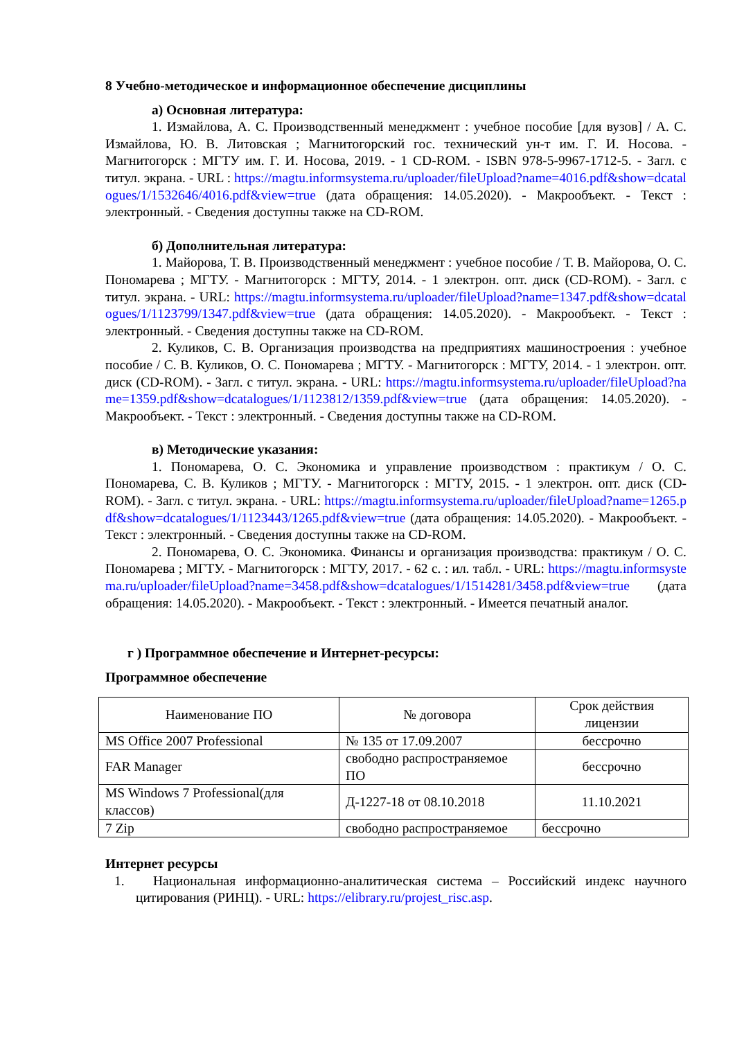8 Учебно-методическое и информационное обеспечение дисциплины
а) Основная литература:
1. Измайлова, А. С. Производственный менеджмент : учебное пособие [для вузов] / А. С. Измайлова, Ю. В. Литовская ; Магнитогорский гос. технический ун-т им. Г. И. Носова. - Магнитогорск : МГТУ им. Г. И. Носова, 2019. - 1 CD-ROM. - ISBN 978-5-9967-1712-5. - Загл. с титул. экрана. - URL : https://magtu.informsystema.ru/uploader/fileUpload?name=4016.pdf&show=dcatalogues/1/1532646/4016.pdf&view=true (дата обращения: 14.05.2020). - Макрообъект. - Текст : электронный. - Сведения доступны также на CD-ROM.
б) Дополнительная литература:
1. Майорова, Т. В. Производственный менеджмент : учебное пособие / Т. В. Майорова, О. С. Пономарева ; МГТУ. - Магнитогорск : МГТУ, 2014. - 1 электрон. опт. диск (CD-ROM). - Загл. с титул. экрана. - URL: https://magtu.informsystema.ru/uploader/fileUpload?name=1347.pdf&show=dcatalogues/1/1123799/1347.pdf&view=true (дата обращения: 14.05.2020). - Макрообъект. - Текст : электронный. - Сведения доступны также на CD-ROM.
2. Куликов, С. В. Организация производства на предприятиях машиностроения : учебное пособие / С. В. Куликов, О. С. Пономарева ; МГТУ. - Магнитогорск : МГТУ, 2014. - 1 электрон. опт. диск (CD-ROM). - Загл. с титул. экрана. - URL: https://magtu.informsystema.ru/uploader/fileUpload?name=1359.pdf&show=dcatalogues/1/1123812/1359.pdf&view=true (дата обращения: 14.05.2020). - Макрообъект. - Текст : электронный. - Сведения доступны также на CD-ROM.
в) Методические указания:
1. Пономарева, О. С. Экономика и управление производством : практикум / О. С. Пономарева, С. В. Куликов ; МГТУ. - Магнитогорск : МГТУ, 2015. - 1 электрон. опт. диск (CD-ROM). - Загл. с титул. экрана. - URL: https://magtu.informsystema.ru/uploader/fileUpload?name=1265.pdf&show=dcatalogues/1/1123443/1265.pdf&view=true (дата обращения: 14.05.2020). - Макрообъект. - Текст : электронный. - Сведения доступны также на CD-ROM.
2. Пономарева, О. С. Экономика. Финансы и организация производства: практикум / О. С. Пономарева ; МГТУ. - Магнитогорск : МГТУ, 2017. - 62 с. : ил. табл. - URL: https://magtu.informsystema.ru/uploader/fileUpload?name=3458.pdf&show=dcatalogues/1/1514281/3458.pdf&view=true (дата обращения: 14.05.2020). - Макрообъект. - Текст : электронный. - Имеется печатный аналог.
г ) Программное обеспечение и Интернет-ресурсы:
Программное обеспечение
| Наименование ПО | № договора | Срок действия лицензии |
| --- | --- | --- |
| MS Office 2007 Professional | № 135 от 17.09.2007 | бессрочно |
| FAR Manager | свободно распространяемое ПО | бессрочно |
| MS Windows 7 Professional(для классов) | Д-1227-18 от 08.10.2018 | 11.10.2021 |
| 7 Zip | свободно распространяемое | бессрочно |
Интернет ресурсы
1. Национальная информационно-аналитическая система – Российский индекс научного цитирования (РИНЦ). - URL: https://elibrary.ru/projest_risc.asp.